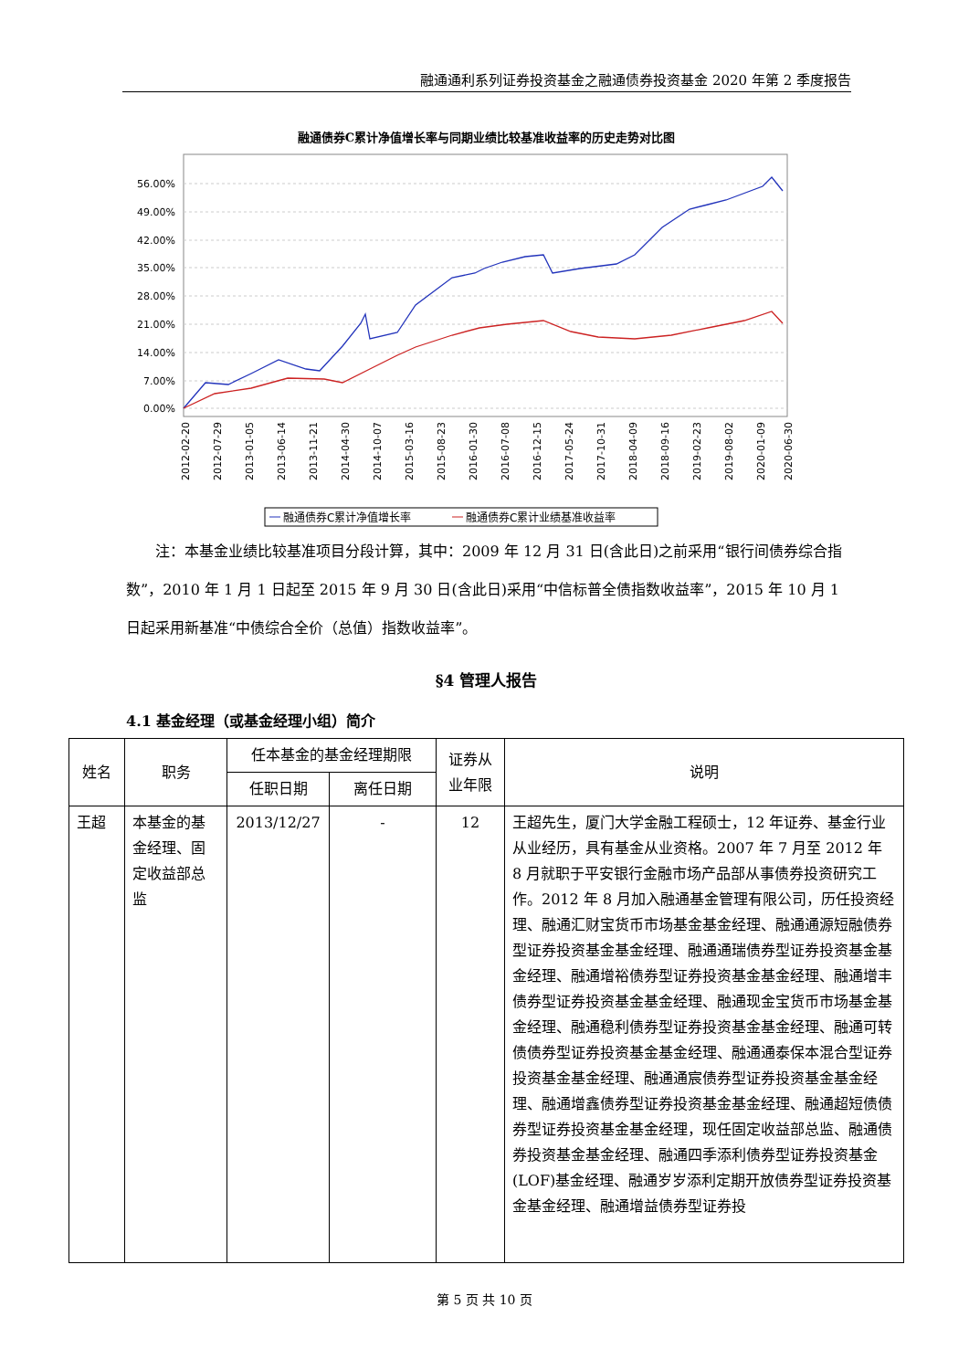融通通利系列证券投资基金之融通债券投资基金 2020 年第 2 季度报告
融通债券C累计净值增长率与同期业绩比较基准收益率的历史走势对比图
56.00%
49.00%
42.00%
35.00%
28.00%
21.00%
14.00%
7.00%
0.00%
2012-02-20
2012-07-29
2013-01-05
2013-06-14
2013-11-21
2014-04-30
2014-10-07
2015-03-16
2015-08-23
2016-01-30
2016-07-08
2016-12-15
2017-05-24
2017-10-31
2018-04-09
2018-09-16
2019-02-23
2019-08-02
2020-01-09
2020-06-30
融通债券C累计净值增长率
融通债券C累计业绩基准收益率
　　注：本基金业绩比较基准项目分段计算，其中：2009 年 12 月 31 日(含此日)之前采用“银行间债券综合指数”，2010 年 1 月 1 日起至 2015 年 9 月 30 日(含此日)采用“中信标普全债指数收益率”，2015 年 10 月 1 日起采用新基准“中债综合全价（总值）指数收益率”。
§4 管理人报告
4.1 基金经理（或基金经理小组）简介
| 姓名 | 职务 | 任本基金的基金经理期限 | | 证券从业年限 | 说明 |
| --- | --- | --- | --- | --- | --- |
| | | 任职日期 | 离任日期 | | |
| 王超 | 本基金的基金经理、固定收益部总监 | 2013/12/27 | - | 12 | 王超先生，厦门大学金融工程硕士，12 年证券、基金行业从业经历，具有基金从业资格。2007 年 7 月至 2012 年 8 月就职于平安银行金融市场产品部从事债券投资研究工作。2012 年 8 月加入融通基金管理有限公司，历任投资经理、融通汇财宝货币市场基金基金经理、融通通源短融债券型证券投资基金基金经理、融通通瑞债券型证券投资基金基金经理、融通增裕债券型证券投资基金基金经理、融通增丰债券型证券投资基金基金经理、融通现金宝货币市场基金基金经理、融通稳利债券型证券投资基金基金经理、融通可转债债券型证券投资基金基金经理、融通通泰保本混合型证券投资基金基金经理、融通通宸债券型证券投资基金基金经理、融通增鑫债券型证券投资基金基金经理、融通超短债债券型证券投资基金基金经理，现任固定收益部总监、融通债券投资基金基金经理、融通四季添利债券型证券投资基金(LOF)基金经理、融通岁岁添利定期开放债券型证券投资基金基金经理、融通增益债券型证券投 |
第 5 页 共 10 页